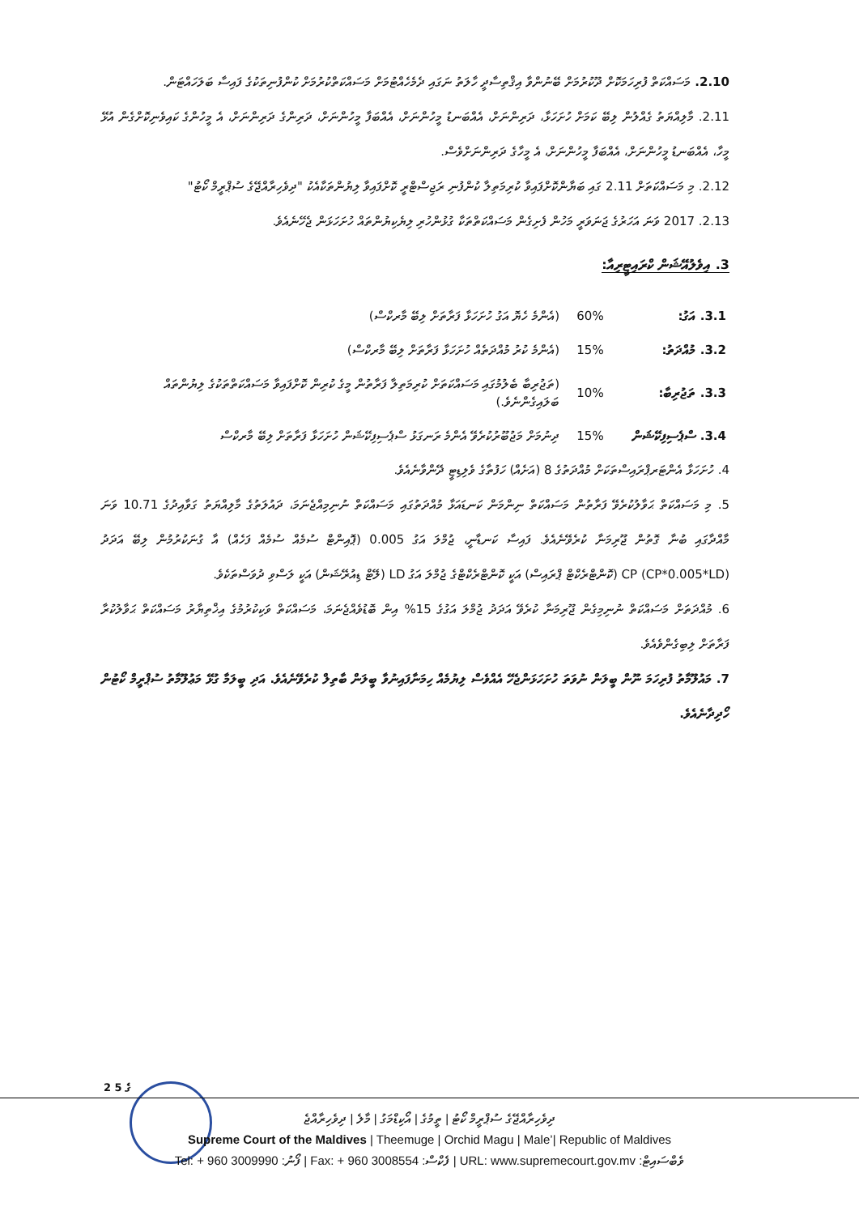2.10. މަސައްކަތް ފުރިހަމަކޮށް ދޫކުރުމަށް ބޭނުންވާ އިޤްތިސާދީ ހާލަތު ނަގައި ދެމެހެއްޓުމަށް މަސައްކަތްކުރުމަށް ކުންފުނިތަކުގެ ފައިސާ ބަލަހައްޓަން.
2.11. މާލިއްޔަތު ގެއްލުން ލިބޭ ކަމަށް ހުށަހަޅާ، ދަރިންނަށް، އެއްބަނޑު މީހުންނަށް، އެއްބަފާ މީހުންނަށް، ދަރިންގެ ދަރިންނަށް، އެ މީހުންގެ ކައިވެނިކޮށްގެން އުޅޭ މީހާ، އެއްބަނޑު މީހުންނަށް، އެއްބަފާ މީހުންނަށް، އެ މީހާގެ ދަރިންނަށްވެސް.
2.12. މި މަސައްކަތަށް 2.11 ގައި ބަޔާންކޮށްފައިވާ ކުރިމަތިލާ ކުންފުނި ރަޖިސްޓްރީ ކޮށްފައިވާ ލިޔުންތަކާއެކު "ދިވެހިރާއްޖޭގެ ސުޕްރީމް ކޯޓު"
2.13. 2017 ވަނަ އަހަރުގެ ޖަނަވަރީ މަހުން ފެށިގެން މަސައްކަތްތަކާ ގުޅުންހުރި ލިޔެކިޔުންތައް ހުށަހަޅަން ޖެހޭނެއެވެ.
3. އިވެލުއޭޝަން ކްރައިޓީރިއާ:
| 3.1. އަގު: | 60% | (އެންމެ ހެޔޮ އަގު ހުށަހަޅާ ފަރާތަށް ލިބޭ މާރކްސް) |
| 3.2. މުއްދަތު: | 15% | (އެންމެ ކުރު މުއްދަތެއް ހުށަހަޅާ ފަރާތަށް ލިބޭ މާރކްސް) |
| 3.3. ތަޖުރިބާ: | 10% | (ތަޖުރިބާ ބެލުމުގައި މަސައްކަތަށް ކުރިމަތިލާ ފަރާތުން މީގެ ކުރިން ކޮށްފައިވާ މަސައްކަތްތަކުގެ ލިޔުންތައް ބަލައިގެންނެވެ.) |
| 3.4. ސްޕެސިފިކޭޝަން | 15% | ދިނުމަށް މަޖުބޫރުކުރެވޭ އެންމެ ރަނގަޅު ސްޕެސިފިކޭޝަން ހުށަހަޅާ ފަރާތަށް ލިބޭ މާރކްސް |
4. ހުށަހަޅާ އެންޓަރޕްރައިސްތަކަށް މުއްދަތުގެ 8 (އަށެއް) ހަފުތާގެ ވެލިޑިޓީ ދޭންވާނެއެވެ.
5. މި މަސައްކަތް ޙަވާލުކުރެވޭ ފަރާތުން މަސައްކަތް ނިންމަން ކަނޑައަޅާ މުއްދަތުގައި މަސައްކަތް ނުނިމިއްޖެނަމަ، ދައުލަތުގެ މާލިއްޔަތު ގަވާއިދުގެ 10.71 ވަނަ މާއްދާގައި ބުނާ ގޮތުން ޖޫރިމަނާ ކުރެވޭނެއެވެ. ފައިސާ ކަނޑާނީ، ޖުމްލަ އަގު 0.005 (ޕޮއިންޓް ސުމެއް ސުމެއް ފަހެއް) އާ ގުނަކުރުމުން ލިބޭ އަދަދު (CP*0.005*LD) CP (ކޮންޓްރެކްޓް ޕްރައިސް) އަކީ ކޮންޓްރެކްޓްގެ ޖުމްލަ އަގު LD (ލޭޓް ޑިއުރޭޝަން) އަކީ ލަސްވި ދުވަސްތަކެވެ.
6. މުއްދަތަށް މަސައްކަތް ނުނިމިގެން ޖޫރިމަނާ ކުރެވޭ އަދަދު ޖުމްލަ އަގުގެ 15% އިން ބޮޑުވެއްޖެނަމަ، މަސައްކަތް ވަކިކުރުމުގެ އިޚްތިޔާރު މަސައްކަތް ޙަވާލުކުރާ ފަރާތަށް ލިބިގެންވެއެވެ.
7. މައުލޫމާތު ފުރިހަމަ ނޫން ބީލަން ނުވަތަ ހުށަހަޅަންޖެހޭ އެއްވެސް ލިޔުމެއް ހިމަނާފައިނުވާ ބީލަން ބާތިލް ކުރެވޭނެއެވެ. އަދި ބީލަމާ ގުޅޭ މަޢުލޫމާތު ސުޕްރީމް ކޯޓުން ހޯދިދާނެއެވެ.
2 ގެ 5
ދިވެހިރާއްޖޭގެ ސުޕްރީމް ކޯޓު | ތީމުގެ | އޯކިޑްމަގު | މާލެ | ދިވެހިރާއްޖެ
Supreme Court of the Maldives | Theemuge | Orchid Magu | Male’| Republic of Maldives
Tel: + 960 3009990 :ފޯނު | Fax: + 960 3008554 :ފެކްސް | URL: www.supremecourt.gov.mv :ވެބްސައިޓް